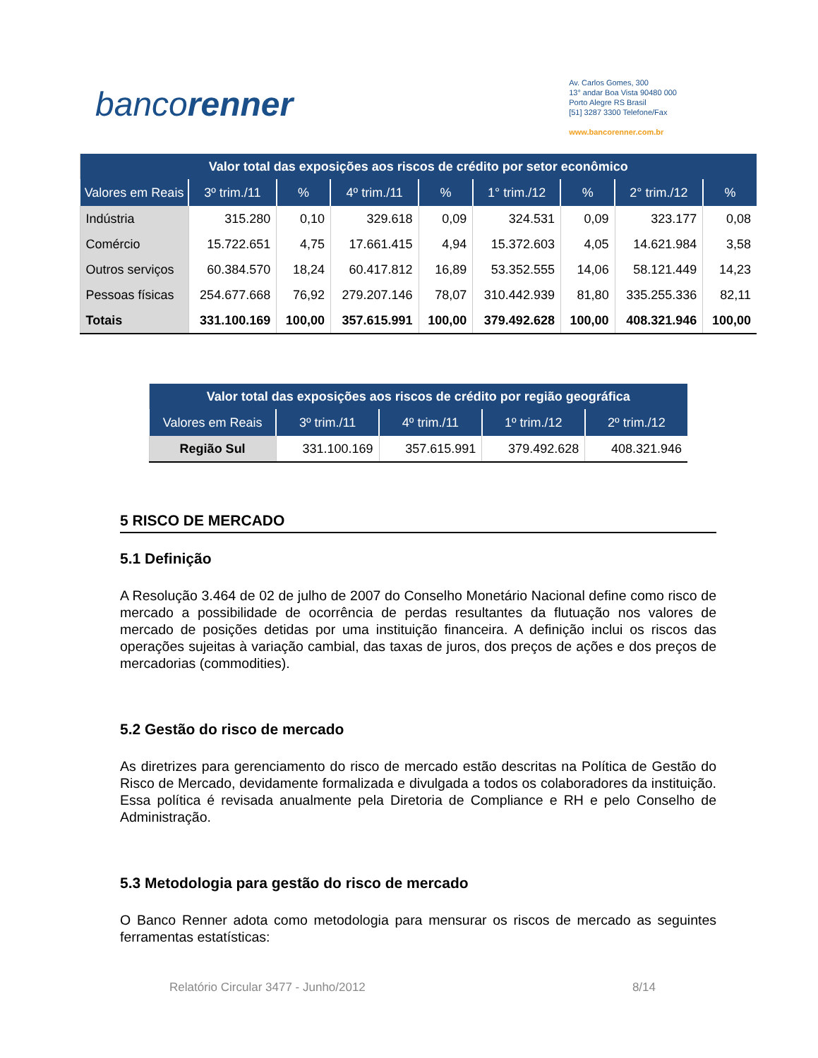bancorenner
Av. Carlos Gomes, 300
13° andar Boa Vista 90480 000
Porto Alegre RS Brasil
[51] 3287 3300 Telefone/Fax
www.bancorenner.com.br
| Valor total das exposições aos riscos de crédito por setor econômico | | | | | | | | |
| Valores em Reais | 3º trim./11 | % | 4º trim./11 | % | 1° trim./12 | % | 2° trim./12 | % |
| Indústria | 315.280 | 0,10 | 329.618 | 0,09 | 324.531 | 0,09 | 323.177 | 0,08 |
| Comércio | 15.722.651 | 4,75 | 17.661.415 | 4,94 | 15.372.603 | 4,05 | 14.621.984 | 3,58 |
| Outros serviços | 60.384.570 | 18,24 | 60.417.812 | 16,89 | 53.352.555 | 14,06 | 58.121.449 | 14,23 |
| Pessoas físicas | 254.677.668 | 76,92 | 279.207.146 | 78,07 | 310.442.939 | 81,80 | 335.255.336 | 82,11 |
| Totais | 331.100.169 | 100,00 | 357.615.991 | 100,00 | 379.492.628 | 100,00 | 408.321.946 | 100,00 |
| Valor total das exposições aos riscos de crédito por região geográfica | | | | |
| Valores em Reais | 3º trim./11 | 4º trim./11 | 1º trim./12 | 2º trim./12 |
| Região Sul | 331.100.169 | 357.615.991 | 379.492.628 | 408.321.946 |
5 RISCO DE MERCADO
5.1 Definição
A Resolução 3.464 de 02 de julho de 2007 do Conselho Monetário Nacional define como risco de mercado a possibilidade de ocorrência de perdas resultantes da flutuação nos valores de mercado de posições detidas por uma instituição financeira. A definição inclui os riscos das operações sujeitas à variação cambial, das taxas de juros, dos preços de ações e dos preços de mercadorias (commodities).
5.2 Gestão do risco de mercado
As diretrizes para gerenciamento do risco de mercado estão descritas na Política de Gestão do Risco de Mercado, devidamente formalizada e divulgada a todos os colaboradores da instituição. Essa política é revisada anualmente pela Diretoria de Compliance e RH e pelo Conselho de Administração.
5.3 Metodologia para gestão do risco de mercado
O Banco Renner adota como metodologia para mensurar os riscos de mercado as seguintes ferramentas estatísticas:
Relatório Circular 3477 - Junho/2012 8/14